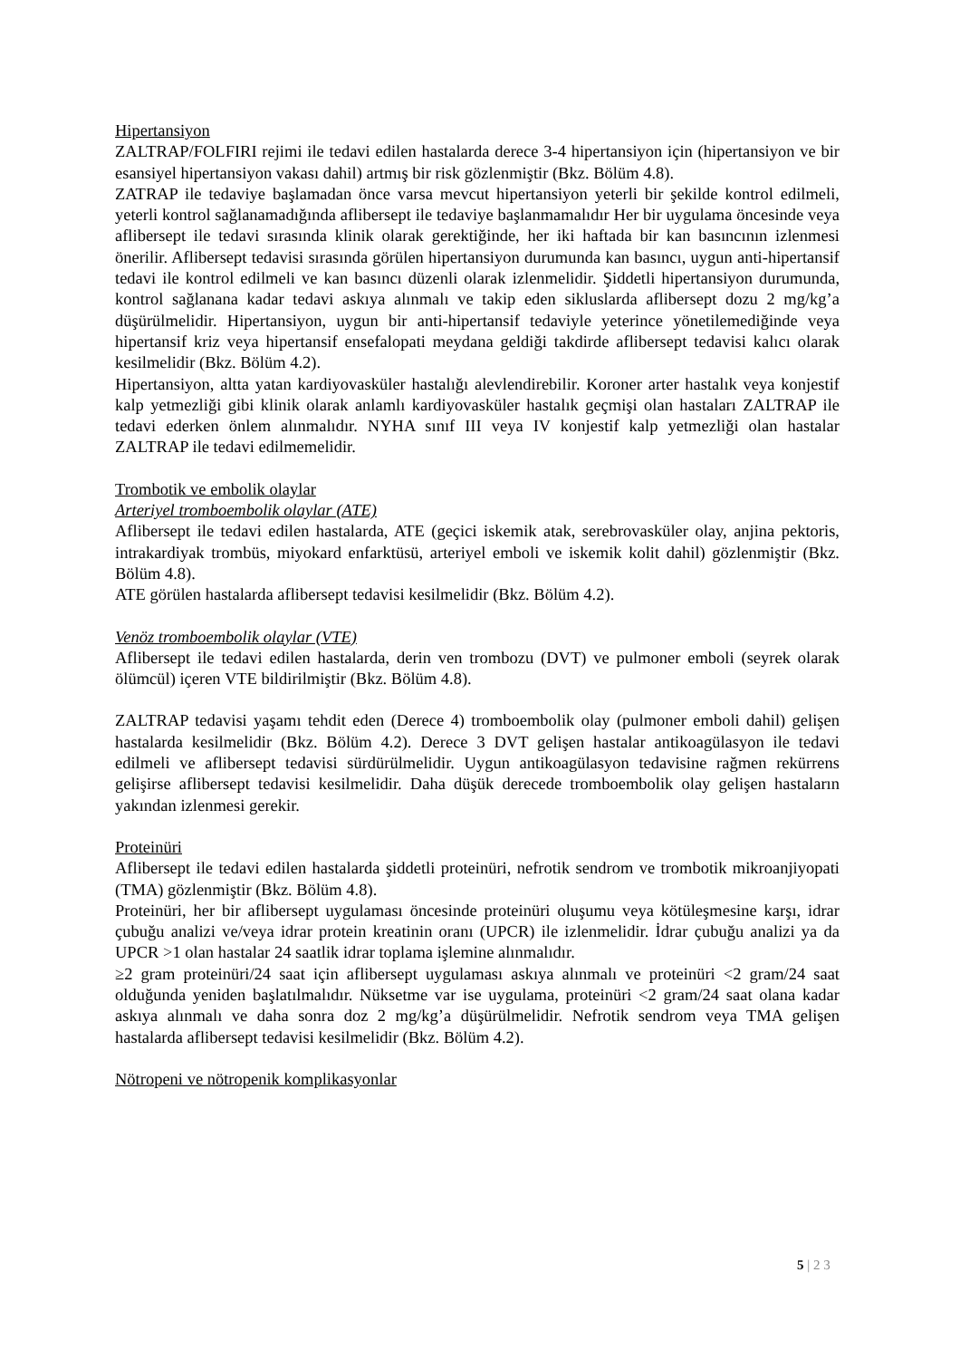Hipertansiyon
ZALTRAP/FOLFIRI rejimi ile tedavi edilen hastalarda derece 3-4 hipertansiyon için (hipertansiyon ve bir esansiyel hipertansiyon vakası dahil) artmış bir risk gözlenmiştir (Bkz. Bölüm 4.8).
ZATRAP ile tedaviye başlamadan önce varsa mevcut hipertansiyon yeterli bir şekilde kontrol edilmeli, yeterli kontrol sağlanamadığında aflibersept ile tedaviye başlanmamalıdır Her bir uygulama öncesinde veya aflibersept ile tedavi sırasında klinik olarak gerektiğinde, her iki haftada bir kan basıncının izlenmesi önerilir. Aflibersept tedavisi sırasında görülen hipertansiyon durumunda kan basıncı, uygun anti-hipertansif tedavi ile kontrol edilmeli ve kan basıncı düzenli olarak izlenmelidir. Şiddetli hipertansiyon durumunda, kontrol sağlanana kadar tedavi askıya alınmalı ve takip eden sikluslarda aflibersept dozu 2 mg/kg’a düşürülmelidir. Hipertansiyon, uygun bir anti-hipertansif tedaviyle yeterince yönetilemediğinde veya hipertansif kriz veya hipertansif ensefalopati meydana geldiği takdirde aflibersept tedavisi kalıcı olarak kesilmelidir (Bkz. Bölüm 4.2).
Hipertansiyon, altta yatan kardiyovasküler hastalığı alevlendirebilir. Koroner arter hastalık veya konjestif kalp yetmezliği gibi klinik olarak anlamlı kardiyovasküler hastalık geçmişi olan hastaları ZALTRAP ile tedavi ederken önlem alınmalıdır. NYHA sınıf III veya IV konjestif kalp yetmezliği olan hastalar ZALTRAP ile tedavi edilmemelidir.
Trombotik ve embolik olaylar
Arteriyel tromboembolik olaylar (ATE)
Aflibersept ile tedavi edilen hastalarda, ATE (geçici iskemik atak, serebrovasküler olay, anjina pektoris, intrakardiyak trombüs, miyokard enfarktüsü, arteriyel emboli ve iskemik kolit dahil) gözlenmiştir (Bkz. Bölüm 4.8).
ATE görülen hastalarda aflibersept tedavisi kesilmelidir (Bkz. Bölüm 4.2).
Venöz tromboembolik olaylar (VTE)
Aflibersept ile tedavi edilen hastalarda, derin ven trombozu (DVT) ve pulmoner emboli (seyrek olarak ölümcül) içeren VTE bildirilmiştir (Bkz. Bölüm 4.8).
ZALTRAP tedavisi yaşamı tehdit eden (Derece 4) tromboembolik olay (pulmoner emboli dahil) gelişen hastalarda kesilmelidir (Bkz. Bölüm 4.2). Derece 3 DVT gelişen hastalar antikoagülasyon ile tedavi edilmeli ve aflibersept tedavisi sürdürülmelidir. Uygun antikoagülasyon tedavisine rağmen rekürrens gelişirse aflibersept tedavisi kesilmelidir. Daha düşük derecede tromboembolik olay gelişen hastaların yakından izlenmesi gerekir.
Proteinüri
Aflibersept ile tedavi edilen hastalarda şiddetli proteinüri, nefrotik sendrom ve trombotik mikroanjiyopati (TMA) gözlenmiştir (Bkz. Bölüm 4.8).
Proteinüri, her bir aflibersept uygulaması öncesinde proteinüri oluşumu veya kötüleşmesine karşı, idrar çubuğu analizi ve/veya idrar protein kreatinin oranı (UPCR) ile izlenmelidir. İdrar çubuğu analizi ya da UPCR >1 olan hastalar 24 saatlik idrar toplama işlemine alınmalıdır.
≥2 gram proteinüri/24 saat için aflibersept uygulaması askıya alınmalı ve proteinüri <2 gram/24 saat olduğunda yeniden başlatılmalıdır. Nüksetme var ise uygulama, proteinüri <2 gram/24 saat olana kadar askıya alınmalı ve daha sonra doz 2 mg/kg’a düşürülmelidir. Nefrotik sendrom veya TMA gelişen hastalarda aflibersept tedavisi kesilmelidir (Bkz. Bölüm 4.2).
Nötropeni ve nötropenik komplikasyonlar
5 | 2 3